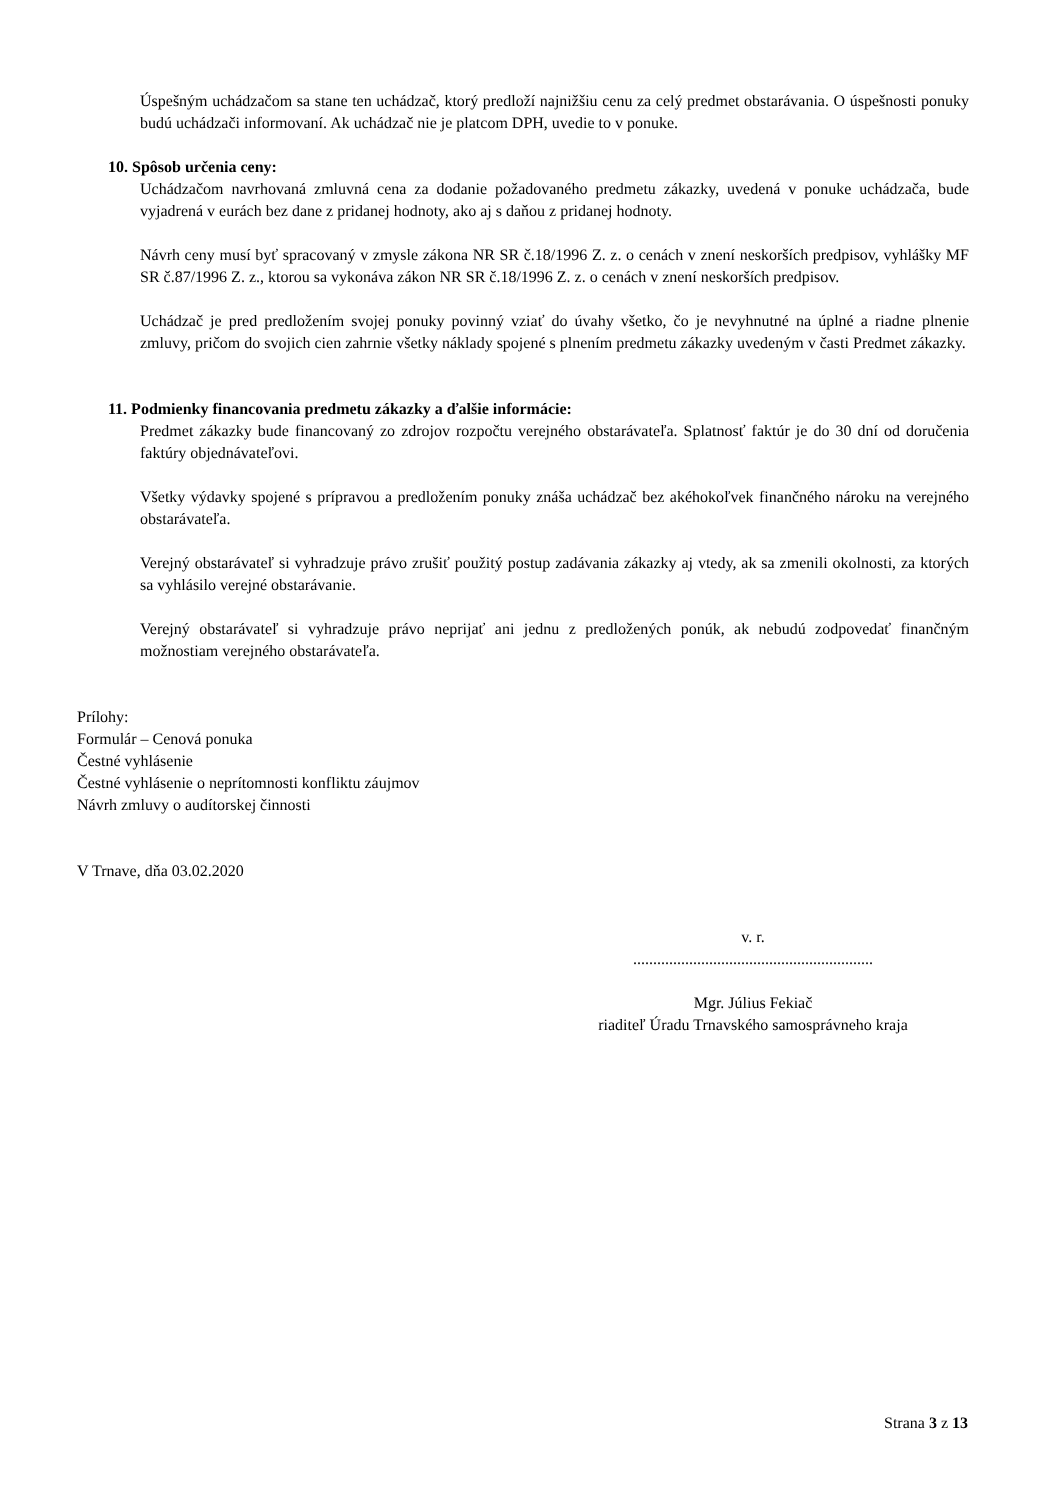Úspešným uchádzačom sa stane ten uchádzač, ktorý predloží najnižšiu cenu za celý predmet obstarávania. O úspešnosti ponuky budú uchádzači informovaní. Ak uchádzač nie je platcom DPH, uvedie to v ponuke.
10. Spôsob určenia ceny:
Uchádzačom navrhovaná zmluvná cena za dodanie požadovaného predmetu zákazky, uvedená v ponuke uchádzača, bude vyjadrená v eurách bez dane z pridanej hodnoty, ako aj s daňou z pridanej hodnoty.
Návrh ceny musí byť spracovaný v zmysle zákona NR SR č.18/1996 Z. z. o cenách v znení neskorších predpisov, vyhlášky MF SR č.87/1996 Z. z., ktorou sa vykonáva zákon NR SR č.18/1996 Z. z. o cenách v znení neskorších predpisov.
Uchádzač je pred predložením svojej ponuky povinný vziať do úvahy všetko, čo je nevyhnutné na úplné a riadne plnenie zmluvy, pričom do svojich cien zahrnie všetky náklady spojené s plnením predmetu zákazky uvedeným v časti Predmet zákazky.
11. Podmienky financovania predmetu zákazky a ďalšie informácie:
Predmet zákazky bude financovaný zo zdrojov rozpočtu verejného obstarávateľa. Splatnosť faktúr je do 30 dní od doručenia faktúry objednávateľovi.
Všetky výdavky spojené s prípravou a predložením ponuky znáša uchádzač bez akéhokoľvek finančného nároku na verejného obstarávateľa.
Verejný obstarávateľ si vyhradzuje právo zrušiť použitý postup zadávania zákazky aj vtedy, ak sa zmenili okolnosti, za ktorých sa vyhlásilo verejné obstarávanie.
Verejný obstarávateľ si vyhradzuje právo neprijať ani jednu z predložených ponúk, ak nebudú zodpovedať finančným možnostiam verejného obstarávateľa.
Prílohy:
Formulár – Cenová ponuka
Čestné vyhlásenie
Čestné vyhlásenie o neprítomnosti konfliktu záujmov
Návrh zmluvy o audítorskej činnosti
V Trnave, dňa 03.02.2020
v. r.
............................................................
Mgr. Július Fekiač
riaditeľ Úradu Trnavského samosprávneho kraja
Strana 3 z 13